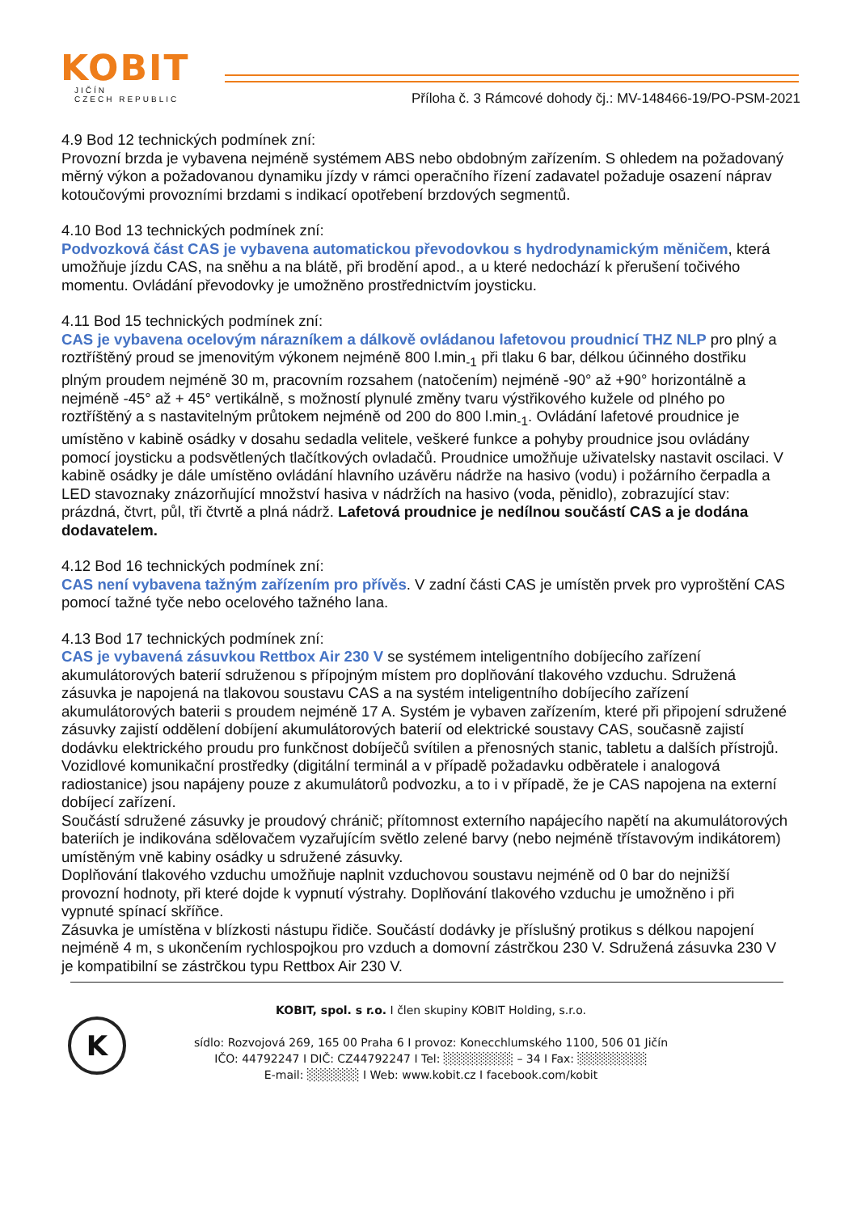KOBIT
JIČÍN
CZECH REPUBLIC
Příloha č. 3 Rámcové dohody čj.: MV-148466-19/PO-PSM-2021
4.9 Bod 12 technických podmínek zní:
Provozní brzda je vybavena nejméně systémem ABS nebo obdobným zařízením. S ohledem na požadovaný měrný výkon a požadovanou dynamiku jízdy v rámci operačního řízení zadavatel požaduje osazení náprav kotoučovými provozními brzdami s indikací opotřebení brzdových segmentů.
4.10 Bod 13 technických podmínek zní:
Podvozková část CAS je vybavena automatickou převodovkou s hydrodynamickým měničem, která umožňuje jízdu CAS, na sněhu a na blátě, při brodění apod., a u které nedochází k přerušení točivého momentu. Ovládání převodovky je umožněno prostřednictvím joysticku.
4.11 Bod 15 technických podmínek zní:
CAS je vybavena ocelovým nárazníkem a dálkově ovládanou lafetovou proudnicí THZ NLP pro plný a roztříštěný proud se jmenovitým výkonem nejméně 800 l.min<sub>-1</sub> při tlaku 6 bar, délkou účinného dostřiku plným proudem nejméně 30 m, pracovním rozsahem (natočením) nejméně -90° až +90° horizontálně a nejméně -45° až + 45° vertikálně, s možností plynulé změny tvaru výstřikového kužele od plného po roztříštěný a s nastavitelným průtokem nejméně od 200 do 800 l.min<sub>-1</sub>. Ovládání lafetové proudnice je umístěno v kabině osádky v dosahu sedadla velitele, veškeré funkce a pohyby proudnice jsou ovládány pomocí joysticku a podsvětlených tlačítkových ovladačů. Proudnice umožňuje uživatelsky nastavit oscilaci. V kabině osádky je dále umístěno ovládání hlavního uzávěru nádrže na hasivo (vodu) i požárního čerpadla a LED stavoznaky znázorňující množství hasiva v nádržích na hasivo (voda, pěnidlo), zobrazující stav: prázdná, čtvrt, půl, tři čtvrtě a plná nádrž. Lafetová proudnice je nedílnou součástí CAS a je dodána dodavatelem.
4.12 Bod 16 technických podmínek zní:
CAS není vybavena tažným zařízením pro přívěs. V zadní části CAS je umístěn prvek pro vyproštění CAS pomocí tažné tyče nebo ocelového tažného lana.
4.13 Bod 17 technických podmínek zní:
CAS je vybavená zásuvkou Rettbox Air 230 V se systémem inteligentního dobíjecího zařízení akumulátorových baterií sdruženou s přípojným místem pro doplňování tlakového vzduchu. Sdružená zásuvka je napojená na tlakovou soustavu CAS a na systém inteligentního dobíjecího zařízení akumulátorových baterii s proudem nejméně 17 A. Systém je vybaven zařízením, které při připojení sdružené zásuvky zajistí oddělení dobíjení akumulátorových baterií od elektrické soustavy CAS, současně zajistí dodávku elektrického proudu pro funkčnost dobíječů svítilen a přenosných stanic, tabletu a dalších přístrojů. Vozidlové komunikační prostředky (digitální terminál a v případě požadavku odběratele i analogová radiostanice) jsou napájeny pouze z akumulátorů podvozku, a to i v případě, že je CAS napojena na externí dobíjecí zařízení.
Součástí sdružené zásuvky je proudový chránič; přítomnost externího napájecího napětí na akumulátorových bateriích je indikována sdělovačem vyzařujícím světlo zelené barvy (nebo nejméně třístavovým indikátorem) umístěným vně kabiny osádky u sdružené zásuvky.
Doplňování tlakového vzduchu umožňuje naplnit vzduchovou soustavu nejméně od 0 bar do nejnižší provozní hodnoty, při které dojde k vypnutí výstrahy. Doplňování tlakového vzduchu je umožněno i při vypnuté spínací skříňce.
Zásuvka je umístěna v blízkosti nástupu řidiče. Součástí dodávky je příslušný protikus s délkou napojení nejméně 4 m, s ukončením rychlospojkou pro vzduch a domovní zástrčkou 230 V. Sdružená zásuvka 230 V je kompatibilní se zástrčkou typu Rettbox Air 230 V.
K
KOBIT, spol. s r.o. I člen skupiny KOBIT Holding, s.r.o.
sídlo: Rozvojová 269, 165 00 Praha 6 I provoz: Konecchlumského 1100, 506 01 Jičín
IČO: 44792247 I DIČ: CZ44792247 I Tel: ░░░░░░░░ – 34 I Fax: ░░░░░░░░
E-mail: ░░░░░░ I Web: www.kobit.cz I facebook.com/kobit